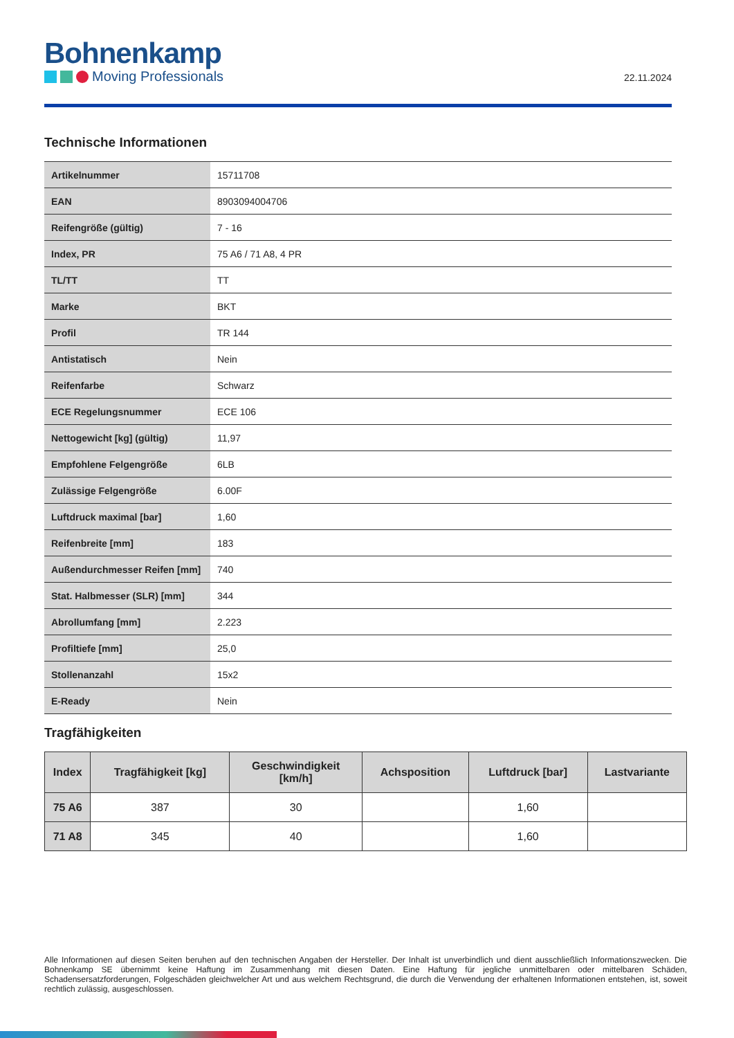Bohnenkamp
Moving Professionals
22.11.2024
Technische Informationen
| Artikelnummer | 15711708 |
| EAN | 8903094004706 |
| Reifengröße (gültig) | 7 - 16 |
| Index, PR | 75 A6 / 71 A8, 4 PR |
| TL/TT | TT |
| Marke | BKT |
| Profil | TR 144 |
| Antistatisch | Nein |
| Reifenfarbe | Schwarz |
| ECE Regelungsnummer | ECE 106 |
| Nettogewicht [kg] (gültig) | 11,97 |
| Empfohlene Felgengröße | 6LB |
| Zulässige Felgengröße | 6.00F |
| Luftdruck maximal [bar] | 1,60 |
| Reifenbreite [mm] | 183 |
| Außendurchmesser Reifen [mm] | 740 |
| Stat. Halbmesser (SLR) [mm] | 344 |
| Abrollumfang [mm] | 2.223 |
| Profiltiefe [mm] | 25,0 |
| Stollenanzahl | 15x2 |
| E-Ready | Nein |
Tragfähigkeiten
| Index | Tragfähigkeit [kg] | Geschwindigkeit [km/h] | Achsposition | Luftdruck [bar] | Lastvariante |
| --- | --- | --- | --- | --- | --- |
| 75 A6 | 387 | 30 | | 1,60 | |
| 71 A8 | 345 | 40 | | 1,60 | |
Alle Informationen auf diesen Seiten beruhen auf den technischen Angaben der Hersteller. Der Inhalt ist unverbindlich und dient ausschließlich Informationszwecken. Die Bohnenkamp SE übernimmt keine Haftung im Zusammenhang mit diesen Daten. Eine Haftung für jegliche unmittelbaren oder mittelbaren Schäden, Schadensersatzforderungen, Folgeschäden gleichwelcher Art und aus welchem Rechtsgrund, die durch die Verwendung der erhaltenen Informationen entstehen, ist, soweit rechtlich zulässig, ausgeschlossen.